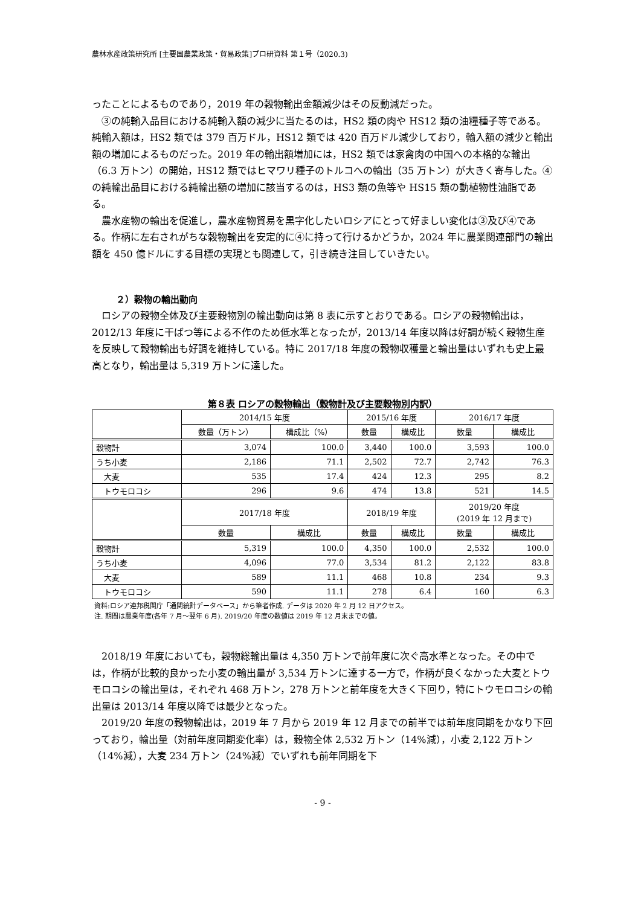農林水産政策研究所 [主要国農業政策・貿易政策]プロ研資料 第１号（2020.3)
ったことによるものであり，2019 年の穀物輸出金額減少はその反動減だった。
③の純輸入品目における純輸入額の減少に当たるのは，HS2 類の肉や HS12 類の油糧種子等である。純輸入額は，HS2 類では 379 百万ドル，HS12 類では 420 百万ドル減少しており，輸入額の減少と輸出額の増加によるものだった。2019 年の輸出額増加には，HS2 類では家禽肉の中国への本格的な輸出（6.3 万トン）の開始，HS12 類ではヒマワリ種子のトルコへの輸出（35 万トン）が大きく寄与した。④の純輸出品目における純輸出額の増加に該当するのは，HS3 類の魚等や HS15 類の動植物性油脂である。
農水産物の輸出を促進し，農水産物貿易を黒字化したいロシアにとって好ましい変化は③及び④である。作柄に左右されがちな穀物輸出を安定的に④に持って行けるかどうか，2024 年に農業関連部門の輸出額を 450 億ドルにする目標の実現とも関連して，引き続き注目していきたい。
２）穀物の輸出動向
ロシアの穀物全体及び主要穀物別の輸出動向は第 8 表に示すとおりである。ロシアの穀物輸出は，2012/13 年度に干ばつ等による不作のため低水準となったが，2013/14 年度以降は好調が続く穀物生産を反映して穀物輸出も好調を維持している。特に 2017/18 年度の穀物収穫量と輸出量はいずれも史上最高となり，輸出量は 5,319 万トンに達した。
第８表 ロシアの穀物輸出（穀物計及び主要穀物別内訳）
| | 2014/15 年度 | | 2015/16 年度 | | 2016/17 年度 | |
| --- | --- | --- | --- | --- | --- | --- |
| | 数量（万トン） | 構成比（%） | 数量 | 構成比 | 数量 | 構成比 |
| 穀物計 | 3,074 | 100.0 | 3,440 | 100.0 | 3,593 | 100.0 |
| うち小麦 | 2,186 | 71.1 | 2,502 | 72.7 | 2,742 | 76.3 |
| 大麦 | 535 | 17.4 | 424 | 12.3 | 295 | 8.2 |
| トウモロコシ | 296 | 9.6 | 474 | 13.8 | 521 | 14.5 |
| | 2017/18 年度 | | 2018/19 年度 | | 2019/20 年度 (2019 年 12 月まで) | |
| | 数量 | 構成比 | 数量 | 構成比 | 数量 | 構成比 |
| 穀物計 | 5,319 | 100.0 | 4,350 | 100.0 | 2,532 | 100.0 |
| うち小麦 | 4,096 | 77.0 | 3,534 | 81.2 | 2,122 | 83.8 |
| 大麦 | 589 | 11.1 | 468 | 10.8 | 234 | 9.3 |
| トウモロコシ | 590 | 11.1 | 278 | 6.4 | 160 | 6.3 |
資料:ロシア連邦税関庁「通関統計データベース」から筆者作成. データは 2020 年 2 月 12 日アクセス。
注. 期間は農業年度(各年 7 月～翌年 6 月). 2019/20 年度の数値は 2019 年 12 月末までの値。
2018/19 年度においても，穀物総輸出量は 4,350 万トンで前年度に次ぐ高水準となった。その中では，作柄が比較的良かった小麦の輸出量が 3,534 万トンに達する一方で，作柄が良くなかった大麦とトウモロコシの輸出量は，それぞれ 468 万トン，278 万トンと前年度を大きく下回り，特にトウモロコシの輸出量は 2013/14 年度以降では最少となった。
2019/20 年度の穀物輸出は，2019 年 7 月から 2019 年 12 月までの前半では前年度同期をかなり下回っており，輸出量（対前年度同期変化率）は，穀物全体 2,532 万トン（14%減），小麦 2,122 万トン（14%減），大麦 234 万トン（24%減）でいずれも前年同期を下
- 9 -